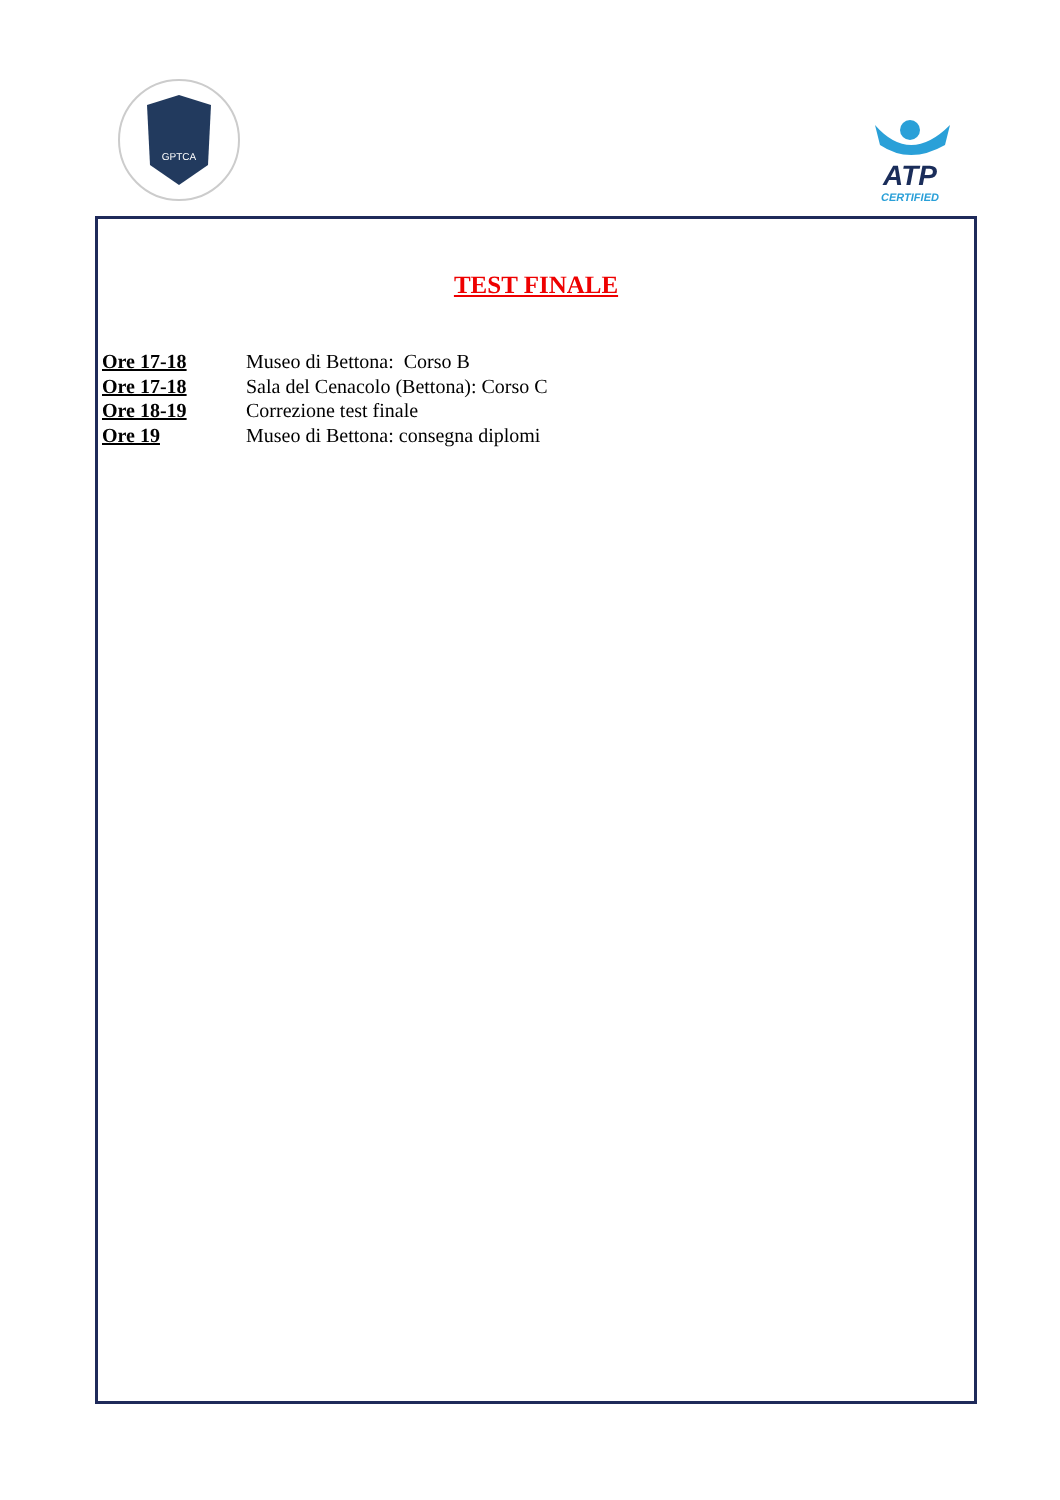GPTCA
ATP
CERTIFIED
TEST FINALE
Ore 17-18 Museo di Bettona: Corso B
Ore 17-18 Sala del Cenacolo (Bettona): Corso C
Ore 18-19 Correzione test finale
Ore 19 Museo di Bettona: consegna diplomi